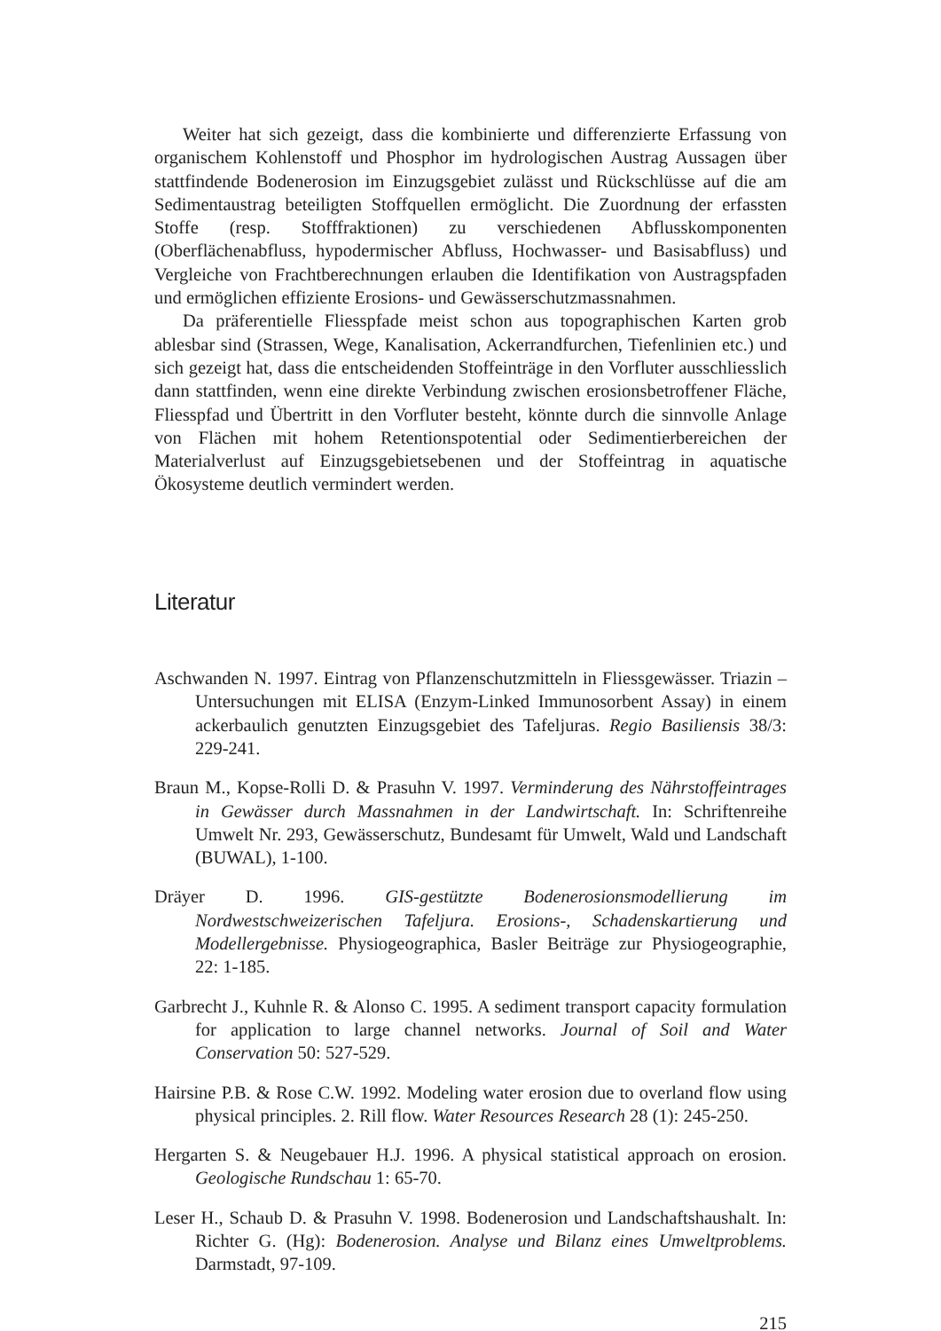Weiter hat sich gezeigt, dass die kombinierte und differenzierte Erfassung von organischem Kohlenstoff und Phosphor im hydrologischen Austrag Aussagen über stattfindende Bodenerosion im Einzugsgebiet zulässt und Rückschlüsse auf die am Sedimentaustrag beteiligten Stoffquellen ermöglicht. Die Zuordnung der erfassten Stoffe (resp. Stofffraktionen) zu verschiedenen Abflusskomponenten (Oberflächenabfluss, hypodermischer Abfluss, Hochwasser- und Basisabfluss) und Vergleiche von Frachtberechnungen erlauben die Identifikation von Austragspfaden und ermöglichen effiziente Erosions- und Gewässerschutzmassnahmen.
Da präferentielle Fliesspfade meist schon aus topographischen Karten grob ablesbar sind (Strassen, Wege, Kanalisation, Ackerrandfurchen, Tiefenlinien etc.) und sich gezeigt hat, dass die entscheidenden Stoffeinträge in den Vorfluter ausschliesslich dann stattfinden, wenn eine direkte Verbindung zwischen erosionsbetroffener Fläche, Fliesspfad und Übertritt in den Vorfluter besteht, könnte durch die sinnvolle Anlage von Flächen mit hohem Retentionspotential oder Sedimentierbereichen der Materialverlust auf Einzugsgebietsebenen und der Stoffeintrag in aquatische Ökosysteme deutlich vermindert werden.
Literatur
Aschwanden N. 1997. Eintrag von Pflanzenschutzmitteln in Fliessgewässer. Triazin – Untersuchungen mit ELISA (Enzym-Linked Immunosorbent Assay) in einem ackerbaulich genutzten Einzugsgebiet des Tafeljuras. Regio Basiliensis 38/3: 229-241.
Braun M., Kopse-Rolli D. & Prasuhn V. 1997. Verminderung des Nährstoffeintrages in Gewässer durch Massnahmen in der Landwirtschaft. In: Schriftenreihe Umwelt Nr. 293, Gewässerschutz, Bundesamt für Umwelt, Wald und Landschaft (BUWAL), 1-100.
Dräyer D. 1996. GIS-gestützte Bodenerosionsmodellierung im Nordwestschweizerischen Tafeljura. Erosions-, Schadenskartierung und Modellergebnisse. Physiogeographica, Basler Beiträge zur Physiogeographie, 22: 1-185.
Garbrecht J., Kuhnle R. & Alonso C. 1995. A sediment transport capacity formulation for application to large channel networks. Journal of Soil and Water Conservation 50: 527-529.
Hairsine P.B. & Rose C.W. 1992. Modeling water erosion due to overland flow using physical principles. 2. Rill flow. Water Resources Research 28 (1): 245-250.
Hergarten S. & Neugebauer H.J. 1996. A physical statistical approach on erosion. Geologische Rundschau 1: 65-70.
Leser H., Schaub D. & Prasuhn V. 1998. Bodenerosion und Landschaftshaushalt. In: Richter G. (Hg): Bodenerosion. Analyse und Bilanz eines Umweltproblems. Darmstadt, 97-109.
215